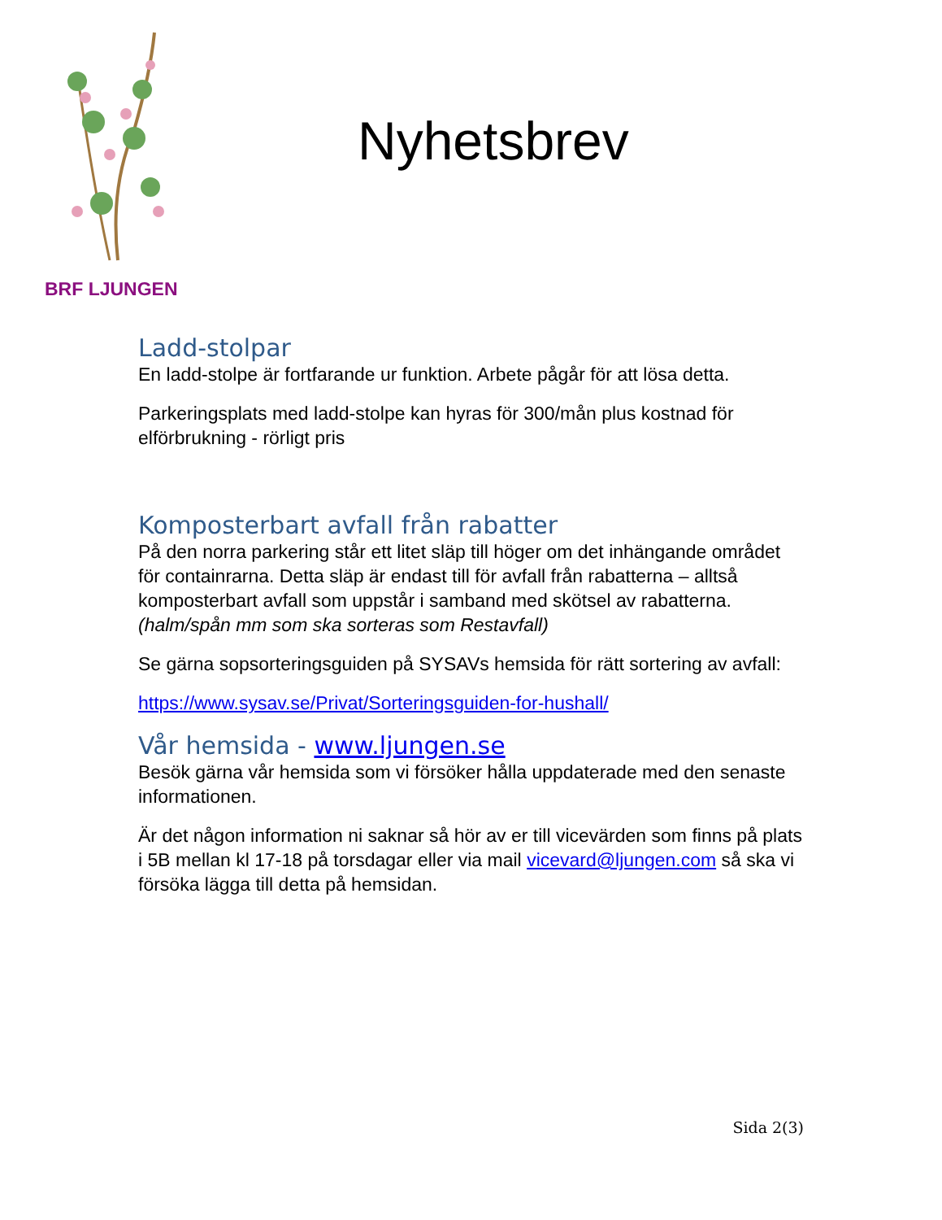BRF LJUNGEN
Nyhetsbrev
Ladd-stolpar
En ladd-stolpe är fortfarande ur funktion. Arbete pågår för att lösa detta.
Parkeringsplats med ladd-stolpe kan hyras för 300/mån plus kostnad för elförbrukning - rörligt pris
Komposterbart avfall från rabatter
På den norra parkering står ett litet släp till höger om det inhängande området för containrarna. Detta släp är endast till för avfall från rabatterna – alltså komposterbart avfall som uppstår i samband med skötsel av rabatterna.
(halm/spån mm som ska sorteras som Restavfall)
Se gärna sopsorteringsguiden på SYSAVs hemsida för rätt sortering av avfall:
https://www.sysav.se/Privat/Sorteringsguiden-for-hushall/
Vår hemsida - www.ljungen.se
Besök gärna vår hemsida som vi försöker hålla uppdaterade med den senaste informationen.
Är det någon information ni saknar så hör av er till vicevärden som finns på plats i 5B mellan kl 17-18 på torsdagar eller via mail vicevard@ljungen.com så ska vi försöka lägga till detta på hemsidan.
Sida 2(3)